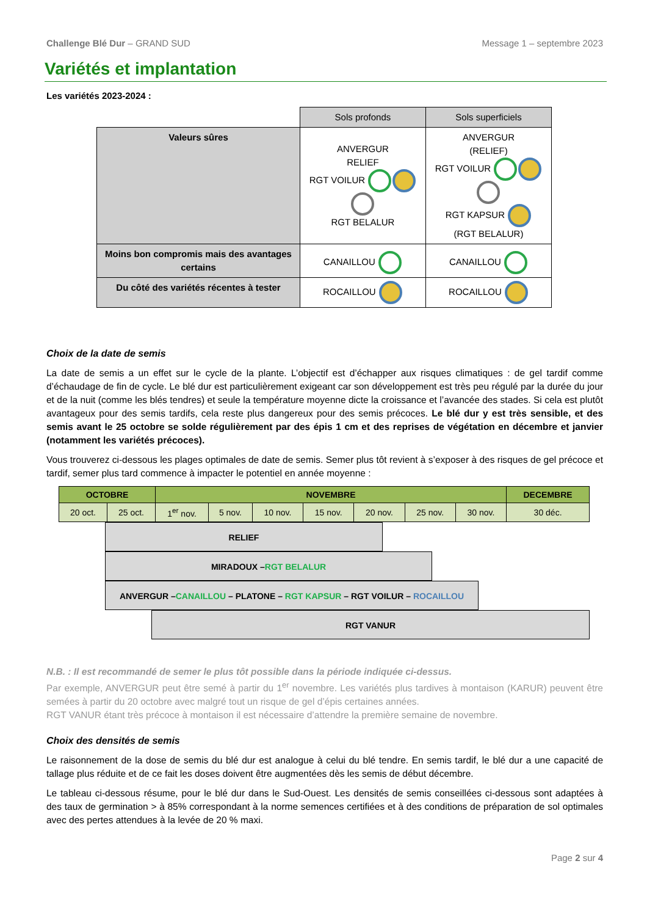Challenge Blé Dur – GRAND SUD Message 1 – septembre 2023
Variétés et implantation
Les variétés 2023-2024 :
| | Sols profonds | Sols superficiels |
| Valeurs sûres | ANVERGUR RELIEF RGT VOILUR RGT BELALUR | ANVERGUR (RELIEF) RGT VOILUR RGT KAPSUR (RGT BELALUR) |
| Moins bon compromis mais des avantages certains | CANAILLOU | CANAILLOU |
| Du côté des variétés récentes à tester | ROCAILLOU | ROCAILLOU |
Choix de la date de semis
La date de semis a un effet sur le cycle de la plante. L’objectif est d’échapper aux risques climatiques : de gel tardif comme d’échaudage de fin de cycle. Le blé dur est particulièrement exigeant car son développement est très peu régulé par la durée du jour et de la nuit (comme les blés tendres) et seule la température moyenne dicte la croissance et l’avancée des stades. Si cela est plutôt avantageux pour des semis tardifs, cela reste plus dangereux pour des semis précoces. Le blé dur y est très sensible, et des semis avant le 25 octobre se solde régulièrement par des épis 1 cm et des reprises de végétation en décembre et janvier (notamment les variétés précoces).
Vous trouverez ci-dessous les plages optimales de date de semis. Semer plus tôt revient à s’exposer à des risques de gel précoce et tardif, semer plus tard commence à impacter le potentiel en année moyenne :
| OCTOBRE | | NOVEMBRE | | | | | | | DECEMBRE |
| 20 oct. | 25 oct. | 1<sup>er</sup> nov. | 5 nov. | 10 nov. | 15 nov. | 20 nov. | 25 nov. | 30 nov. | 30 déc. |
RELIEF
MIRADOUX –RGT BELALUR
ANVERGUR –CANAILLOU – PLATONE – RGT KAPSUR – RGT VOILUR – ROCAILLOU
RGT VANUR
N.B. : Il est recommandé de semer le plus tôt possible dans la période indiquée ci-dessus.
Par exemple, ANVERGUR peut être semé à partir du 1<sup>er</sup> novembre. Les variétés plus tardives à montaison (KARUR) peuvent être semées à partir du 20 octobre avec malgré tout un risque de gel d’épis certaines années.
RGT VANUR étant très précoce à montaison il est nécessaire d’attendre la première semaine de novembre.
Choix des densités de semis
Le raisonnement de la dose de semis du blé dur est analogue à celui du blé tendre. En semis tardif, le blé dur a une capacité de tallage plus réduite et de ce fait les doses doivent être augmentées dès les semis de début décembre.
Le tableau ci-dessous résume, pour le blé dur dans le Sud-Ouest. Les densités de semis conseillées ci-dessous sont adaptées à des taux de germination > à 85% correspondant à la norme semences certifiées et à des conditions de préparation de sol optimales avec des pertes attendues à la levée de 20 % maxi.
Page 2 sur 4